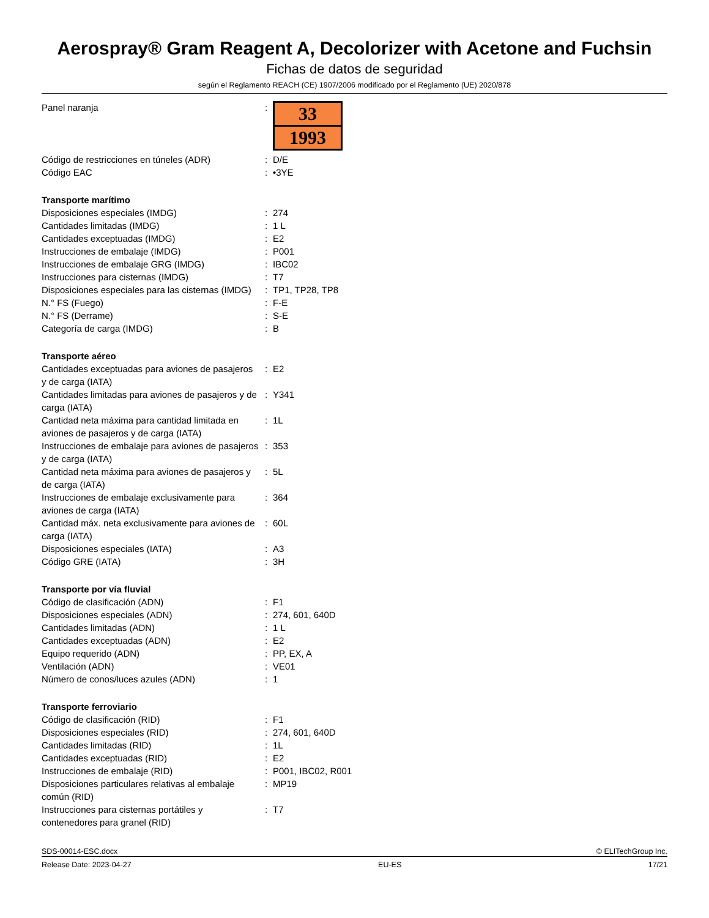Aerospray® Gram Reagent A, Decolorizer with Acetone and Fuchsin
Fichas de datos de seguridad
según el Reglamento REACH (CE) 1907/2006 modificado por el Reglamento (UE) 2020/878
| Panel naranja | : | 33 1993 |
| Código de restricciones en túneles (ADR) | : | D/E |
| Código EAC | : | •3YE |
| Transporte marítimo | | |
| Disposiciones especiales (IMDG) | : | 274 |
| Cantidades limitadas (IMDG) | : | 1 L |
| Cantidades exceptuadas (IMDG) | : | E2 |
| Instrucciones de embalaje (IMDG) | : | P001 |
| Instrucciones de embalaje GRG (IMDG) | : | IBC02 |
| Instrucciones para cisternas (IMDG) | : | T7 |
| Disposiciones especiales para las cisternas (IMDG) | : | TP1, TP28, TP8 |
| N.° FS (Fuego) | : | F-E |
| N.° FS (Derrame) | : | S-E |
| Categoría de carga (IMDG) | : | B |
| Transporte aéreo | | |
| Cantidades exceptuadas para aviones de pasajeros y de carga (IATA) | : | E2 |
| Cantidades limitadas para aviones de pasajeros y de carga (IATA) | : | Y341 |
| Cantidad neta máxima para cantidad limitada en aviones de pasajeros y de carga (IATA) | : | 1L |
| Instrucciones de embalaje para aviones de pasajeros y de carga (IATA) | : | 353 |
| Cantidad neta máxima para aviones de pasajeros y de carga (IATA) | : | 5L |
| Instrucciones de embalaje exclusivamente para aviones de carga (IATA) | : | 364 |
| Cantidad máx. neta exclusivamente para aviones de carga (IATA) | : | 60L |
| Disposiciones especiales (IATA) | : | A3 |
| Código GRE (IATA) | : | 3H |
| Transporte por vía fluvial | | |
| Código de clasificación (ADN) | : | F1 |
| Disposiciones especiales (ADN) | : | 274, 601, 640D |
| Cantidades limitadas (ADN) | : | 1 L |
| Cantidades exceptuadas (ADN) | : | E2 |
| Equipo requerido (ADN) | : | PP, EX, A |
| Ventilación (ADN) | : | VE01 |
| Número de conos/luces azules (ADN) | : | 1 |
| Transporte ferroviario | | |
| Código de clasificación (RID) | : | F1 |
| Disposiciones especiales (RID) | : | 274, 601, 640D |
| Cantidades limitadas (RID) | : | 1L |
| Cantidades exceptuadas (RID) | : | E2 |
| Instrucciones de embalaje (RID) | : | P001, IBC02, R001 |
| Disposiciones particulares relativas al embalaje común (RID) | : | MP19 |
| Instrucciones para cisternas portátiles y contenedores para granel (RID) | : | T7 |
SDS-00014-ESC.docx © ELITechGroup Inc.
Release Date: 2023-04-27 EU-ES 17/21